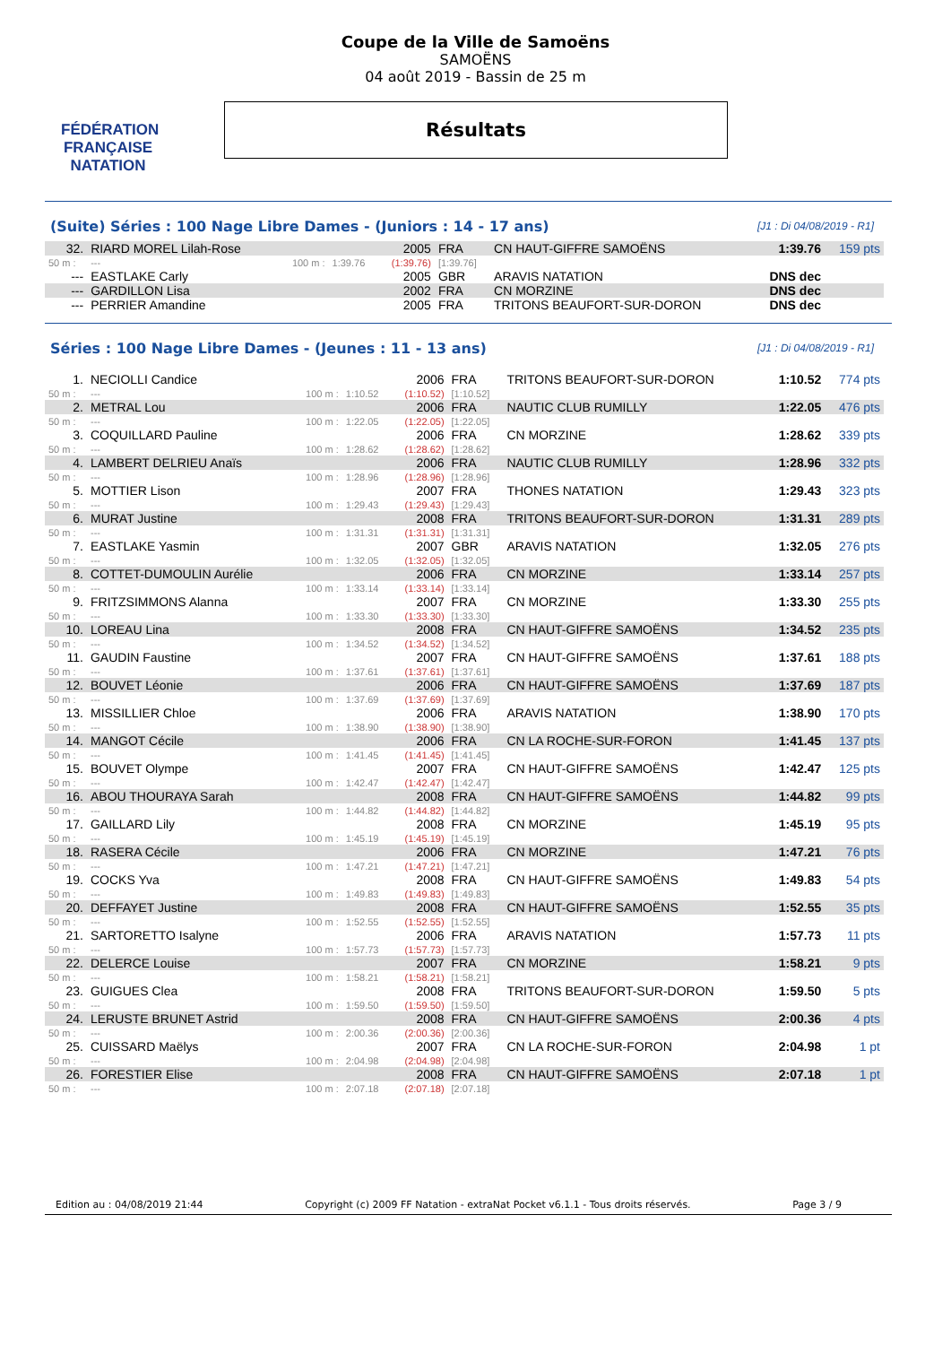FÉDÉRATION FRANÇAISE
NATATION
Coupe de la Ville de Samoëns
SAMOËNS
04 août 2019 - Bassin de 25 m
Résultats
(Suite) Séries : 100 Nage Libre Dames - (Juniors : 14 - 17 ans) [J1 : Di 04/08/2019 - R1]
| 32. | RIARD MOREL Lilah-Rose | | | 2005 | FRA | CN HAUT-GIFFRE SAMOËNS | 1:39.76 | 159 pts |
| 50 m : | --- | 100 m : | 1:39.76 | (1:39.76) | [1:39.76] | | | |
| --- | EASTLAKE Carly | | | 2005 | GBR | ARAVIS NATATION | DNS dec | |
| --- | GARDILLON Lisa | | | 2002 | FRA | CN MORZINE | DNS dec | |
| --- | PERRIER Amandine | | | 2005 | FRA | TRITONS BEAUFORT-SUR-DORON | DNS dec | |
Séries : 100 Nage Libre Dames - (Jeunes : 11 - 13 ans) [J1 : Di 04/08/2019 - R1]
| 1. | NECIOLLI Candice | | | 2006 | FRA | TRITONS BEAUFORT-SUR-DORON | 1:10.52 | 774 pts |
| 50 m : | --- | 100 m : | 1:10.52 | (1:10.52) | [1:10.52] | | | |
| 2. | METRAL Lou | | | 2006 | FRA | NAUTIC CLUB RUMILLY | 1:22.05 | 476 pts |
| 50 m : | --- | 100 m : | 1:22.05 | (1:22.05) | [1:22.05] | | | |
| 3. | COQUILLARD Pauline | | | 2006 | FRA | CN MORZINE | 1:28.62 | 339 pts |
| 50 m : | --- | 100 m : | 1:28.62 | (1:28.62) | [1:28.62] | | | |
| 4. | LAMBERT DELRIEU Anaïs | | | 2006 | FRA | NAUTIC CLUB RUMILLY | 1:28.96 | 332 pts |
| 50 m : | --- | 100 m : | 1:28.96 | (1:28.96) | [1:28.96] | | | |
| 5. | MOTTIER Lison | | | 2007 | FRA | THONES NATATION | 1:29.43 | 323 pts |
| 50 m : | --- | 100 m : | 1:29.43 | (1:29.43) | [1:29.43] | | | |
| 6. | MURAT Justine | | | 2008 | FRA | TRITONS BEAUFORT-SUR-DORON | 1:31.31 | 289 pts |
| 50 m : | --- | 100 m : | 1:31.31 | (1:31.31) | [1:31.31] | | | |
| 7. | EASTLAKE Yasmin | | | 2007 | GBR | ARAVIS NATATION | 1:32.05 | 276 pts |
| 50 m : | --- | 100 m : | 1:32.05 | (1:32.05) | [1:32.05] | | | |
| 8. | COTTET-DUMOULIN Aurélie | | | 2006 | FRA | CN MORZINE | 1:33.14 | 257 pts |
| 50 m : | --- | 100 m : | 1:33.14 | (1:33.14) | [1:33.14] | | | |
| 9. | FRITZSIMMONS Alanna | | | 2007 | FRA | CN MORZINE | 1:33.30 | 255 pts |
| 50 m : | --- | 100 m : | 1:33.30 | (1:33.30) | [1:33.30] | | | |
| 10. | LOREAU Lina | | | 2008 | FRA | CN HAUT-GIFFRE SAMOËNS | 1:34.52 | 235 pts |
| 50 m : | --- | 100 m : | 1:34.52 | (1:34.52) | [1:34.52] | | | |
| 11. | GAUDIN Faustine | | | 2007 | FRA | CN HAUT-GIFFRE SAMOËNS | 1:37.61 | 188 pts |
| 50 m : | --- | 100 m : | 1:37.61 | (1:37.61) | [1:37.61] | | | |
| 12. | BOUVET Léonie | | | 2006 | FRA | CN HAUT-GIFFRE SAMOËNS | 1:37.69 | 187 pts |
| 50 m : | --- | 100 m : | 1:37.69 | (1:37.69) | [1:37.69] | | | |
| 13. | MISSILLIER Chloe | | | 2006 | FRA | ARAVIS NATATION | 1:38.90 | 170 pts |
| 50 m : | --- | 100 m : | 1:38.90 | (1:38.90) | [1:38.90] | | | |
| 14. | MANGOT Cécile | | | 2006 | FRA | CN LA ROCHE-SUR-FORON | 1:41.45 | 137 pts |
| 50 m : | --- | 100 m : | 1:41.45 | (1:41.45) | [1:41.45] | | | |
| 15. | BOUVET Olympe | | | 2007 | FRA | CN HAUT-GIFFRE SAMOËNS | 1:42.47 | 125 pts |
| 50 m : | --- | 100 m : | 1:42.47 | (1:42.47) | [1:42.47] | | | |
| 16. | ABOU THOURAYA Sarah | | | 2008 | FRA | CN HAUT-GIFFRE SAMOËNS | 1:44.82 | 99 pts |
| 50 m : | --- | 100 m : | 1:44.82 | (1:44.82) | [1:44.82] | | | |
| 17. | GAILLARD Lily | | | 2008 | FRA | CN MORZINE | 1:45.19 | 95 pts |
| 50 m : | --- | 100 m : | 1:45.19 | (1:45.19) | [1:45.19] | | | |
| 18. | RASERA Cécile | | | 2006 | FRA | CN MORZINE | 1:47.21 | 76 pts |
| 50 m : | --- | 100 m : | 1:47.21 | (1:47.21) | [1:47.21] | | | |
| 19. | COCKS Yva | | | 2008 | FRA | CN HAUT-GIFFRE SAMOËNS | 1:49.83 | 54 pts |
| 50 m : | --- | 100 m : | 1:49.83 | (1:49.83) | [1:49.83] | | | |
| 20. | DEFFAYET Justine | | | 2008 | FRA | CN HAUT-GIFFRE SAMOËNS | 1:52.55 | 35 pts |
| 50 m : | --- | 100 m : | 1:52.55 | (1:52.55) | [1:52.55] | | | |
| 21. | SARTORETTO Isalyne | | | 2006 | FRA | ARAVIS NATATION | 1:57.73 | 11 pts |
| 50 m : | --- | 100 m : | 1:57.73 | (1:57.73) | [1:57.73] | | | |
| 22. | DELERCE Louise | | | 2007 | FRA | CN MORZINE | 1:58.21 | 9 pts |
| 50 m : | --- | 100 m : | 1:58.21 | (1:58.21) | [1:58.21] | | | |
| 23. | GUIGUES Clea | | | 2008 | FRA | TRITONS BEAUFORT-SUR-DORON | 1:59.50 | 5 pts |
| 50 m : | --- | 100 m : | 1:59.50 | (1:59.50) | [1:59.50] | | | |
| 24. | LERUSTE BRUNET Astrid | | | 2008 | FRA | CN HAUT-GIFFRE SAMOËNS | 2:00.36 | 4 pts |
| 50 m : | --- | 100 m : | 2:00.36 | (2:00.36) | [2:00.36] | | | |
| 25. | CUISSARD Maëlys | | | 2007 | FRA | CN LA ROCHE-SUR-FORON | 2:04.98 | 1 pt |
| 50 m : | --- | 100 m : | 2:04.98 | (2:04.98) | [2:04.98] | | | |
| 26. | FORESTIER Elise | | | 2008 | FRA | CN HAUT-GIFFRE SAMOËNS | 2:07.18 | 1 pt |
| 50 m : | --- | 100 m : | 2:07.18 | (2:07.18) | [2:07.18] | | | |
Edition au : 04/08/2019 21:44 Copyright (c) 2009 FF Natation - extraNat Pocket v6.1.1 - Tous droits réservés. Page 3 / 9